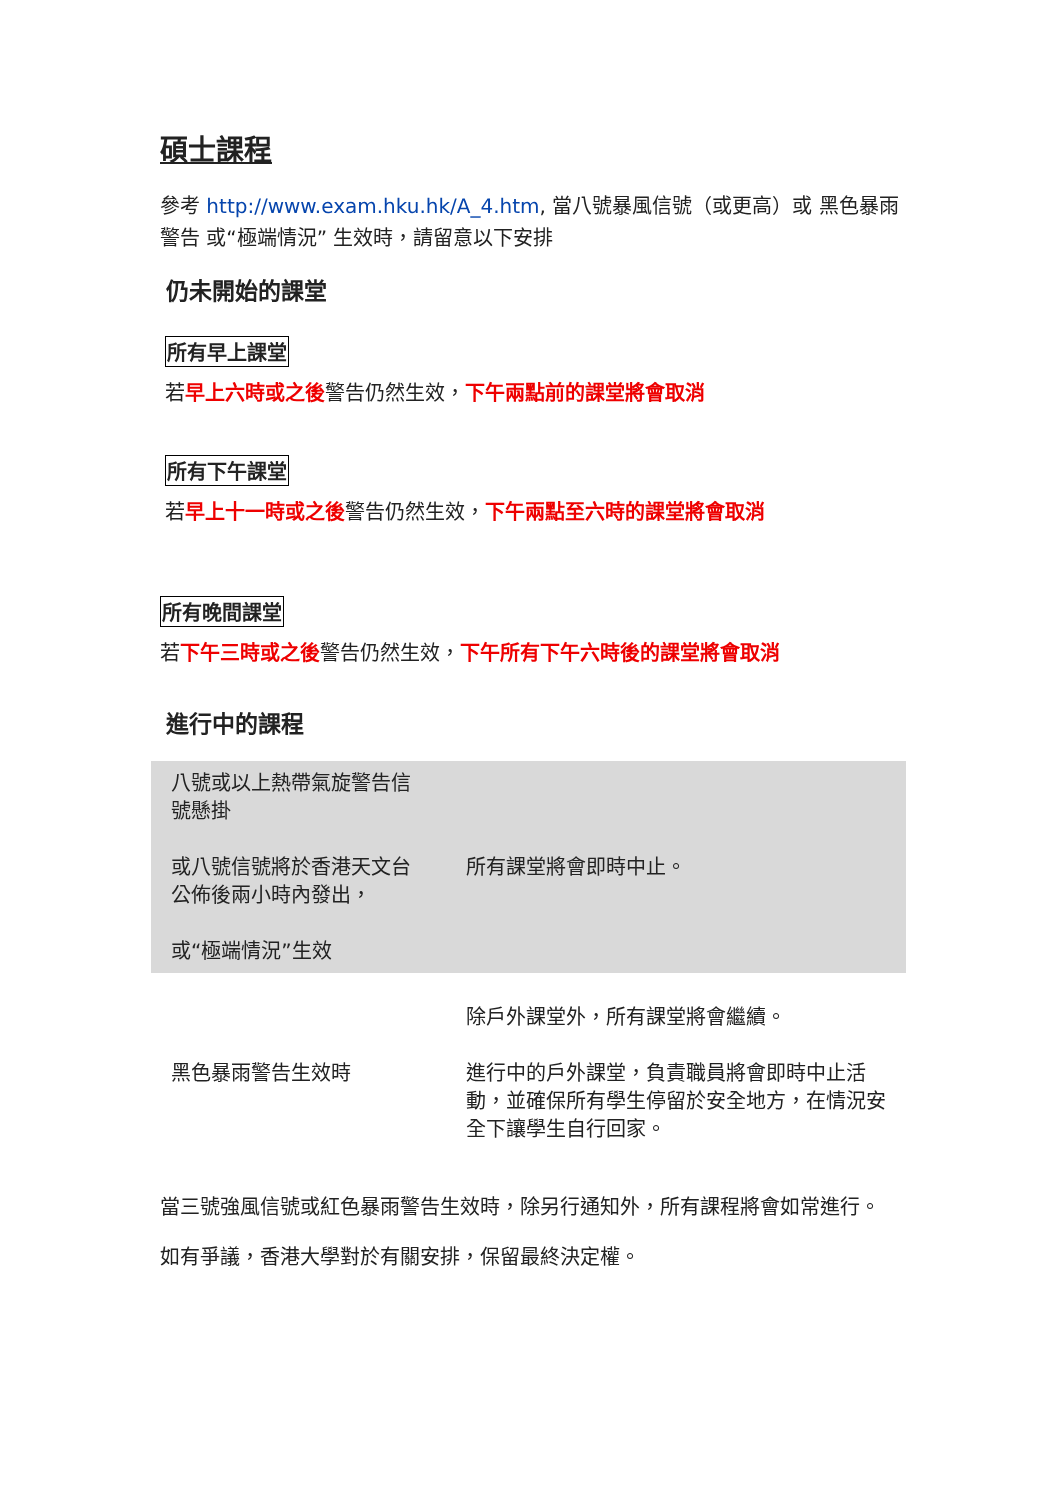碩士課程
參考 http://www.exam.hku.hk/A_4.htm, 當八號暴風信號（或更高）或 黑色暴雨警告 或“極端情況” 生效時，請留意以下安排
仍未開始的課堂
所有早上課堂
若早上六時或之後警告仍然生效，下午兩點前的課堂將會取消
所有下午課堂
若早上十一時或之後警告仍然生效，下午兩點至六時的課堂將會取消
所有晚間課堂
若下午三時或之後警告仍然生效，下午所有下午六時後的課堂將會取消
進行中的課程
| 八號或以上熱帶氣旋警告信號懸掛 或八號信號將於香港天文台公佈後兩小時內發出， 或“極端情況”生效 | 所有課堂將會即時中止。 |
| 黑色暴雨警告生效時 | 除戶外課堂外，所有課堂將會繼續。 進行中的戶外課堂，負責職員將會即時中止活動，並確保所有學生停留於安全地方，在情況安全下讓學生自行回家。 |
當三號強風信號或紅色暴雨警告生效時，除另行通知外，所有課程將會如常進行。
如有爭議，香港大學對於有關安排，保留最終決定權。